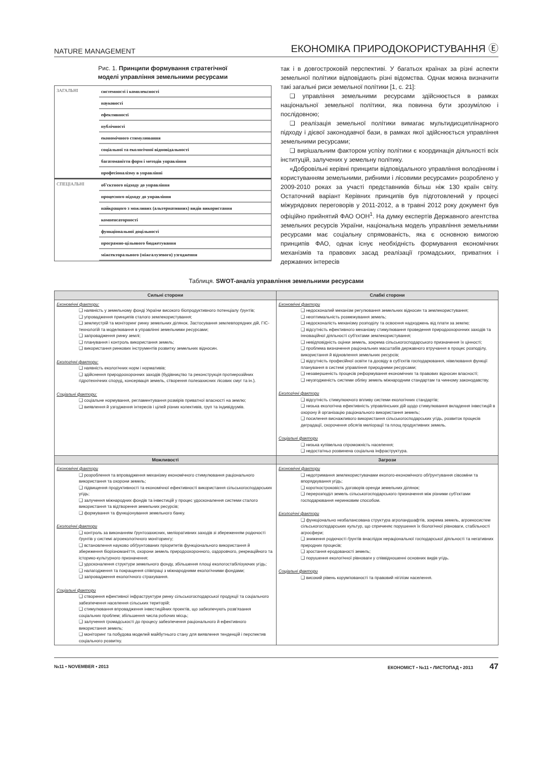NATURE MANAGEMENT ЕКОНОМІКА ПРИРОДОКОРИСТУВАННЯ Ⓔ
Рис. 1. Принципи формування стратегічної
моделі управління земельними ресурсами
| ЗАГАЛЬНІ | системності і комплексності |
| | науковості |
| | ефективності |
| | публічності |
| | економічного стимулювання |
| | соціальної та екологічної відповідальності |
| | багатоманіття форм і методів управління |
| | професіоналізму в управлінні |
| СПЕЦІАЛЬНІ | об'єктного підходу до управління |
| | процесного підходу до управління |
| | найкращого з можливих (альтернативних) видів використання |
| | компенсаторності |
| | функціональної доцільності |
| | програмно-цільового бюджетування |
| | міжсекторального (міжгалузевого) узгодження |
так і в довгостроковій перспективі. У багатьох країнах за різні аспекти земельної політики відповідають різні відомства. Однак можна визначити такі загальні риси земельної політики [1, с. 21]:
❑ управління земельними ресурсами здійснюється в рамках національної земельної політики, яка повинна бути зрозумілою і послідовною;
❑ реалізація земельної політики вимагає мультидисциплінарного підходу і дієвої законодавчої бази, в рамках якої здійснюється управління земельними ресурсами;
❑ вирішальним фактором успіху політики є координація діяльності всіх інституцій, залучених у земельну політику.
«Добровільні керівні принципи відповідального управління володінням і користуванням земельними, рибними і лісовими ресурсами» розроблено у 2009-2010 роках за участі представників більш ніж 130 країн світу. Остаточний варіант Керівних принципів був підготовлений у процесі міжурядових переговорів у 2011-2012, а в травні 2012 року документ був офіційно прийнятий ФАО ООН<sup>1</sup>. На думку експертів Державного агентства земельних ресурсів України, національна модель управління земельними ресурсами має соціальну спрямованість, яка є основною вимогою принципів ФАО, однак існує необхідність формування економічних механізмів та правових засад реалізації громадських, приватних і державних інтересів
Таблиця. SWOT-аналіз управління земельними ресурсами
| Сильні сторони | Слабкі сторони |
| --- | --- |
| Економічні фактори: наявність у земельному фонді України високого біопродуктивного потенціалу ґрунтів; упровадження принципів сталого землекористування; землеустрій та моніторинг ринку земельних ділянок. Застосування землевпорядних дій, ГІС-технологій та моделювання в управлінні земельними ресурсами; запровадження ринку землі; планування і контроль використання земель; використання ринкових інструментів розвитку земельних відносин. Екологічні фактори: наявність екологічних норм і нормативів; здійснення природоохоронних заходів (будівництво та реконструкція протиерозійних гідротехнічних споруд, консервація земель, створення полезахисних лісових смуг та ін.). Соціальні фактори: соціальне нормування, регламентування розмірів приватної власності на землю; виявлення й узгодження інтересів і цілей різних колективів, груп та індивідуумів. | Економічні фактори недосконалий механізм регулювання земельних відносин та землекористування; неоптимальність розмежування земель; недосконалість механізму розподілу та освоєння надходжень від плати за землю; відсутність ефективного механізму стимулювання проведення природоохоронних заходів та інноваційної діяльності суб'єктами землекористування; невідповідність оцінки земель, зокрема сільськогосподарського призначення їх цінності; проблема визначення раціональних масштабів державного втручання в процес розподілу, використання й відновлення земельних ресурсів; відсутність професійної освіти та досвіду в суб'єктів господарювання, нівелювання функції планування в системі управління природними ресурсами; незавершеність процесів реформування економічних та правових відносин власності; неузгодженість системи обліку земель міжнародним стандартам та чинному законодавству. Екологічні фактори відсутність стимулюючого впливу системи екологічних стандартів; низька екологічна ефективність управлінських дій щодо стимулювання вкладення інвестицій в охорону й організацію раціонального використання земель; посилення виснажливого використання сільськогосподарських угідь, розвиток процесів деградації, скорочення обсягів меліорації та площ продуктивних земель. Соціальні фактори низька купівельна спроможність населення; недостатньо розвинена соціальна інфраструктура. |
| Можливості | Загрози |
| Економічні фактори розроблення та впровадження механізму економічного стимулювання раціонального використання та охорони земель; підвищення продуктивності та економічної ефективності використання сільськогосподарських угідь; залучення міжнародних фондів та інвестицій у процес удосконалення системи сталого використання та відтворення земельних ресурсів; формування та функціонування земельного банку. Екологічні фактори контроль за виконанням ґрунтозахисних, меліоративних заходів зі збереженням родючості ґрунтів у системі агроекологічного моніторингу; встановлення науково обґрунтованих пріоритетів функціонального використання й збереження біорізноманіття, охорони земель природоохоронного, оздоровчого, рекреаційного та історико-культурного призначення; удосконалення структури земельного фонду, збільшення площі екологостабілізуючих угідь; налагодження та покращення співпраці з міжнародними екологічними фондами; запровадження екологічного страхування. Соціальні фактори створення ефективної інфраструктури ринку сільськогосподарської продукції та соціального забезпечення населення сільських територій; стимулювання впровадження інвестиційних проектів, що забезпечують розв'язання соціальних проблем; збільшення числа робочих місць; залучення громадськості до процесу забезпечення раціонального й ефективного використання земель; моніторинг та побудова моделей майбутнього стану для виявлення тенденцій і перспектив соціального розвитку. | Економічні фактори недотримання землекористувачами еколого-економічного обґрунтування сівозміни та впорядкування угідь; короткостроковість договорів оренди земельних ділянок; перерозподіл земель сільськогосподарського призначення між різними суб'єктами господарювання неринковим способом. Екологічні фактори функціонально незбалансована структура агроландшафтів, зокрема земель, агроекосистем сільськогосподарських культур, що спричиняє порушення їх біологічної рівноваги, стабільності агросфери; зниження родючості ґрунтів внаслідок нераціональної господарської діяльності та негативних природних процесів; зростання еродованості земель; порушення екологічної рівноваги у співвідношенні основних видів угідь. Соціальні фактори високий рівень корумпованості та правовий нігілізм населення. |
№11 • NOVEMBER • 2013 ЕКОНОМІСТ • №11 • ЛИСТОПАД • 2013 47